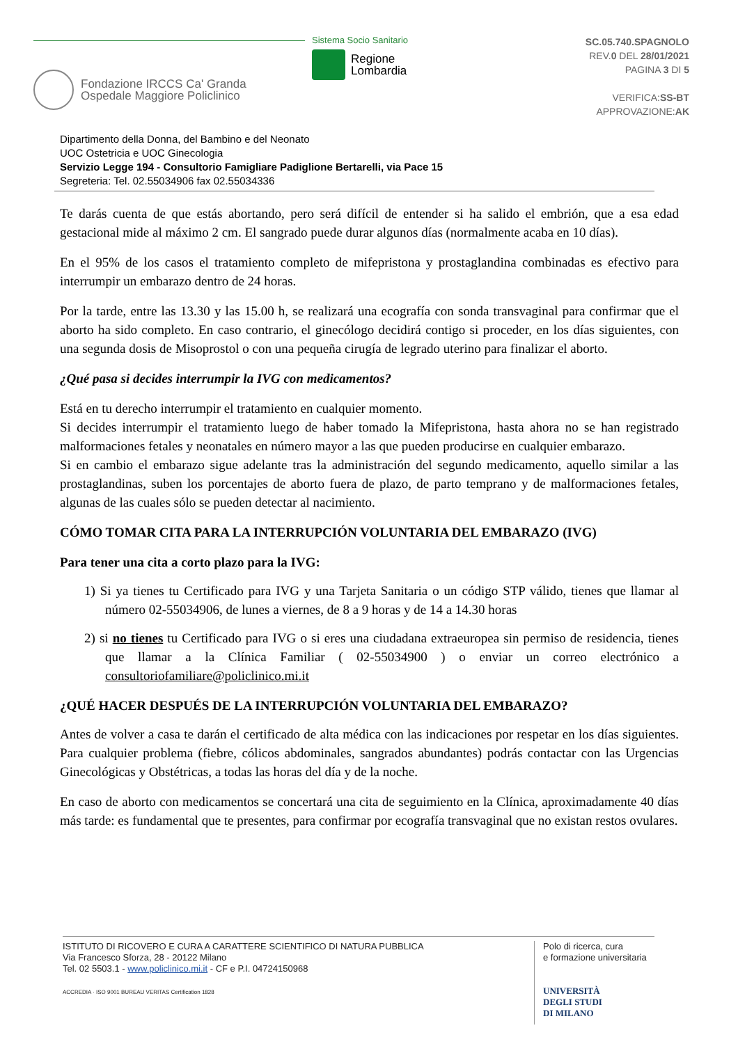Fondazione IRCCS Ca' Granda
Ospedale Maggiore Policlinico
Sistema Socio Sanitario
Regione
Lombardia
SC.05.740.SPAGNOLO
REV.0 DEL 28/01/2021
PAGINA 3 DI 5
VERIFICA:SS-BT
APPROVAZIONE:AK
Dipartimento della Donna, del Bambino e del Neonato
UOC Ostetricia e UOC Ginecologia
Servizio Legge 194 - Consultorio Famigliare Padiglione Bertarelli, via Pace 15
Segreteria: Tel. 02.55034906 fax 02.55034336
Te darás cuenta de que estás abortando, pero será difícil de entender si ha salido el embrión, que a esa edad gestacional mide al máximo 2 cm. El sangrado puede durar algunos días (normalmente acaba en 10 días).
En el 95% de los casos el tratamiento completo de mifepristona y prostaglandina combinadas es efectivo para interrumpir un embarazo dentro de 24 horas.
Por la tarde, entre las 13.30 y las 15.00 h, se realizará una ecografía con sonda transvaginal para confirmar que el aborto ha sido completo. En caso contrario, el ginecólogo decidirá contigo si proceder, en los días siguientes, con una segunda dosis de Misoprostol o con una pequeña cirugía de legrado uterino para finalizar el aborto.
¿Qué pasa si decides interrumpir la IVG con medicamentos?
Está en tu derecho interrumpir el tratamiento en cualquier momento.
Si decides interrumpir el tratamiento luego de haber tomado la Mifepristona, hasta ahora no se han registrado malformaciones fetales y neonatales en número mayor a las que pueden producirse en cualquier embarazo.
Si en cambio el embarazo sigue adelante tras la administración del segundo medicamento, aquello similar a las prostaglandinas, suben los porcentajes de aborto fuera de plazo, de parto temprano y de malformaciones fetales, algunas de las cuales sólo se pueden detectar al nacimiento.
CÓMO TOMAR CITA PARA LA INTERRUPCIÓN VOLUNTARIA DEL EMBARAZO (IVG)
Para tener una cita a corto plazo para la IVG:
1) Si ya tienes tu Certificado para IVG y una Tarjeta Sanitaria o un código STP válido, tienes que llamar al número 02-55034906, de lunes a viernes, de 8 a 9 horas y de 14 a 14.30 horas
2) si no tienes tu Certificado para IVG o si eres una ciudadana extraeuropea sin permiso de residencia, tienes que llamar a la Clínica Familiar ( 02-55034900 ) o enviar un correo electrónico a consultoriofamiliare@policlinico.mi.it
¿QUÉ HACER DESPUÉS DE LA INTERRUPCIÓN VOLUNTARIA DEL EMBARAZO?
Antes de volver a casa te darán el certificado de alta médica con las indicaciones por respetar en los días siguientes. Para cualquier problema (fiebre, cólicos abdominales, sangrados abundantes) podrás contactar con las Urgencias Ginecológicas y Obstétricas, a todas las horas del día y de la noche.
En caso de aborto con medicamentos se concertará una cita de seguimiento en la Clínica, aproximadamente 40 días más tarde: es fundamental que te presentes, para confirmar por ecografía transvaginal que no existan restos ovulares.
ISTITUTO DI RICOVERO E CURA A CARATTERE SCIENTIFICO DI NATURA PUBBLICA
Via Francesco Sforza, 28 - 20122 Milano
Tel. 02 5503.1 - www.policlinico.mi.it - CF e P.I. 04724150968
ACCREDIA · ISO 9001 BUREAU VERITAS Certification 1828
Polo di ricerca, cura
e formazione universitaria
UNIVERSITÀ
DEGLI STUDI
DI MILANO